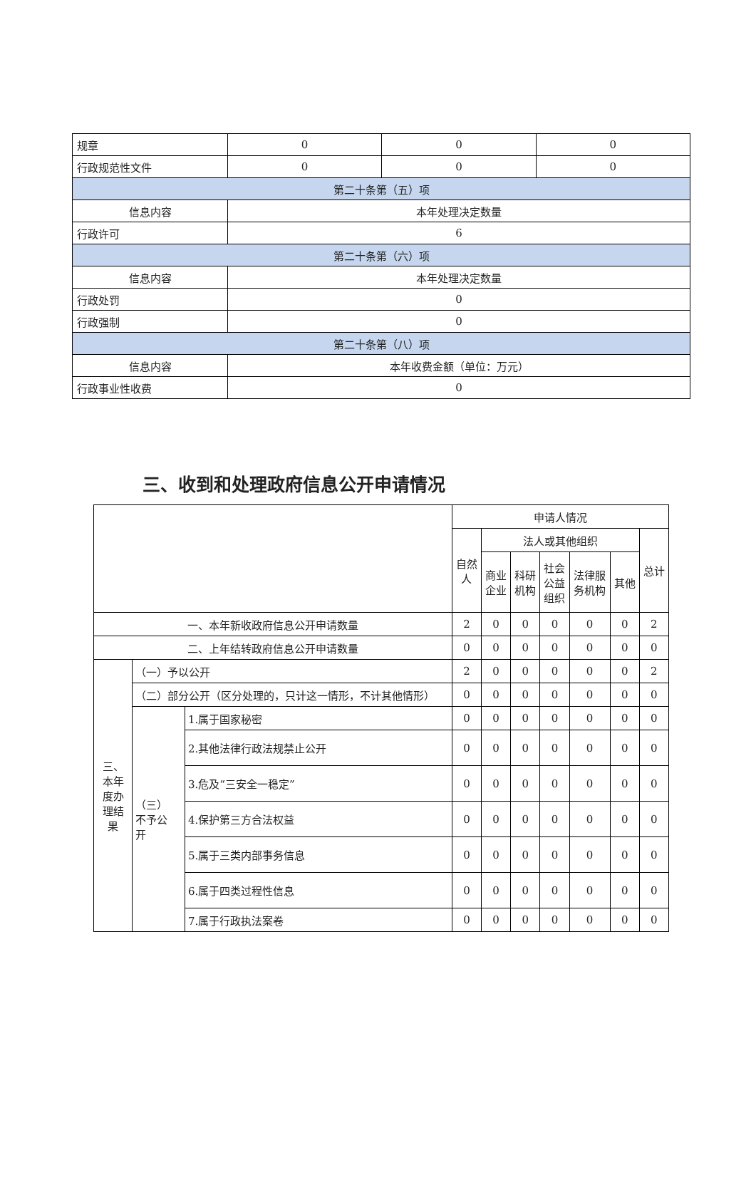| 规章 | 0 | 0 | 0 |
| 行政规范性文件 | 0 | 0 | 0 |
| 第二十条第（五）项 | | | |
| 信息内容 | 本年处理决定数量 | | |
| 行政许可 | 6 | | |
| 第二十条第（六）项 | | | |
| 信息内容 | 本年处理决定数量 | | |
| 行政处罚 | 0 | | |
| 行政强制 | 0 | | |
| 第二十条第（八）项 | | | |
| 信息内容 | 本年收费金额（单位：万元） | | |
| 行政事业性收费 | 0 | | |
三、收到和处理政府信息公开申请情况
| | | | 申请人情况 | | | | | | |
| | | | 自然 人 | 法人或其他组织 | | | | | 总计 |
| | | | | 商业 企业 | 科研 机构 | 社会 公益 组织 | 法律服 务机构 | 其他 | |
| 一、本年新收政府信息公开申请数量 | | | 2 | 0 | 0 | 0 | 0 | 0 | 2 |
| 二、上年结转政府信息公开申请数量 | | | 0 | 0 | 0 | 0 | 0 | 0 | 0 |
| 三、 本年 度办 理结 果 | （一）予以公开 | | 2 | 0 | 0 | 0 | 0 | 0 | 2 |
| | （二）部分公开（区分处理的，只计这一情形，不计其他情形） | | 0 | 0 | 0 | 0 | 0 | 0 | 0 |
| | （三） 不予公 开 | 1.属于国家秘密 | 0 | 0 | 0 | 0 | 0 | 0 | 0 |
| | | 2.其他法律行政法规禁止公开 | 0 | 0 | 0 | 0 | 0 | 0 | 0 |
| | | 3.危及“三安全一稳定” | 0 | 0 | 0 | 0 | 0 | 0 | 0 |
| | | 4.保护第三方合法权益 | 0 | 0 | 0 | 0 | 0 | 0 | 0 |
| | | 5.属于三类内部事务信息 | 0 | 0 | 0 | 0 | 0 | 0 | 0 |
| | | 6.属于四类过程性信息 | 0 | 0 | 0 | 0 | 0 | 0 | 0 |
| | | 7.属于行政执法案卷 | 0 | 0 | 0 | 0 | 0 | 0 | 0 |